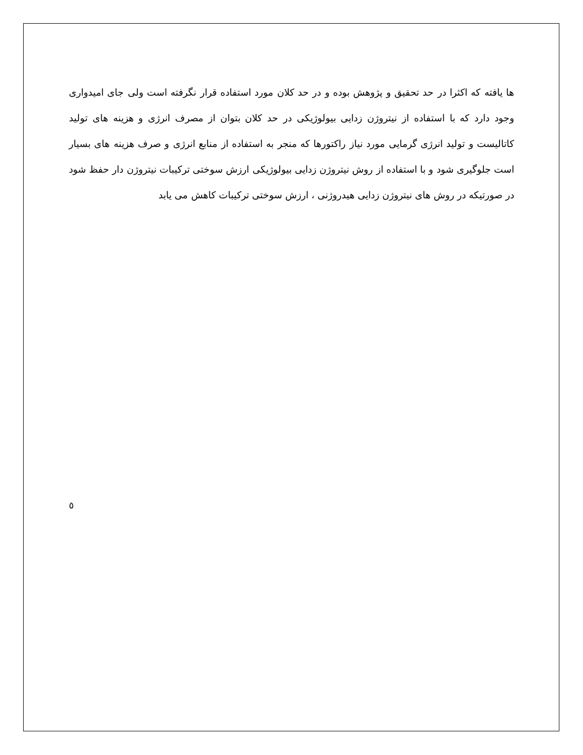ها یافته که اکثرا در حد تحقیق و پژوهش بوده و در حد کلان مورد استفاده قرار نگرفته است ولی جای امیدواری وجود دارد که با استفاده از نیتروژن زدایی بیولوژیکی در حد کلان بتوان از مصرف انرژی و هزینه های تولید کاتالیست و تولید انرژی گرمایی مورد نیاز راکتورها که منجر به استفاده از منابع انرژی و صرف هزینه های بسیار است جلوگیری شود و با استفاده از روش نیتروژن زدایی بیولوژیکی ارزش سوختی ترکیبات نیتروژن دار حفظ شود در صورتیکه در روش های نیتروژن زدایی هیدروژنی ، ارزش سوختی ترکیبات کاهش می یابد
٥